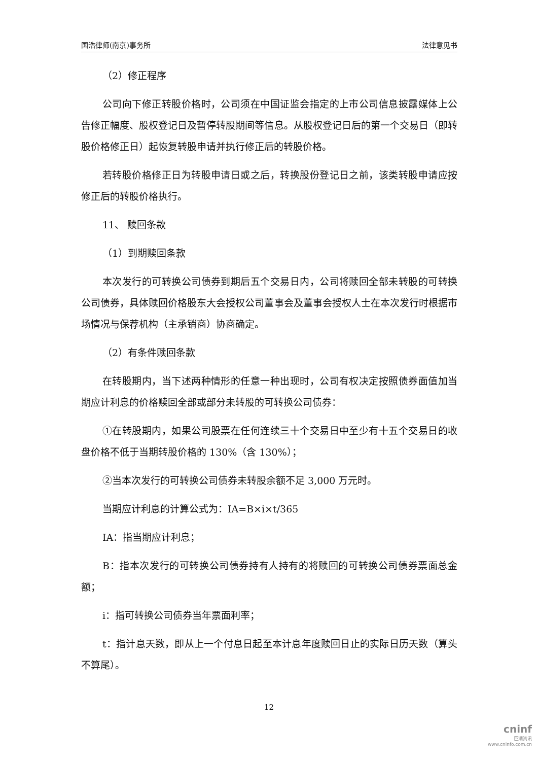国浩律师(南京)事务所 法律意见书
（2）修正程序
公司向下修正转股价格时，公司须在中国证监会指定的上市公司信息披露媒体上公告修正幅度、股权登记日及暂停转股期间等信息。从股权登记日后的第一个交易日（即转股价格修正日）起恢复转股申请并执行修正后的转股价格。
若转股价格修正日为转股申请日或之后，转换股份登记日之前，该类转股申请应按修正后的转股价格执行。
11、 赎回条款
（1）到期赎回条款
本次发行的可转换公司债券到期后五个交易日内，公司将赎回全部未转股的可转换公司债券，具体赎回价格股东大会授权公司董事会及董事会授权人士在本次发行时根据市场情况与保荐机构（主承销商）协商确定。
（2）有条件赎回条款
在转股期内，当下述两种情形的任意一种出现时，公司有权决定按照债券面值加当期应计利息的价格赎回全部或部分未转股的可转换公司债券：
①在转股期内，如果公司股票在任何连续三十个交易日中至少有十五个交易日的收盘价格不低于当期转股价格的 130%（含 130%）；
②当本次发行的可转换公司债券未转股余额不足 3,000 万元时。
当期应计利息的计算公式为：IA=B×i×t/365
IA：指当期应计利息；
B：指本次发行的可转换公司债券持有人持有的将赎回的可转换公司债券票面总金额；
i：指可转换公司债券当年票面利率；
t：指计息天数，即从上一个付息日起至本计息年度赎回日止的实际日历天数（算头不算尾）。
12
cninf
巨潮资讯
www.cninfo.com.cn